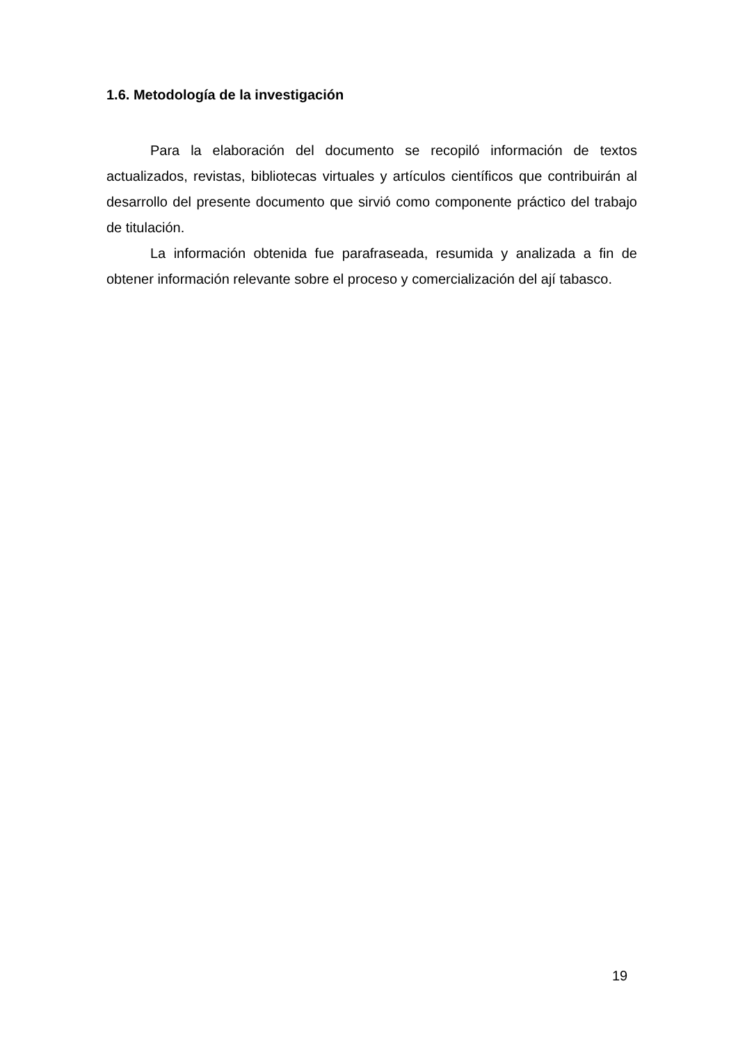1.6. Metodología de la investigación
Para la elaboración del documento se recopiló información de textos actualizados, revistas, bibliotecas virtuales y artículos científicos que contribuirán al desarrollo del presente documento que sirvió como componente práctico del trabajo de titulación.
La información obtenida fue parafraseada, resumida y analizada a fin de obtener información relevante sobre el proceso y comercialización del ají tabasco.
19